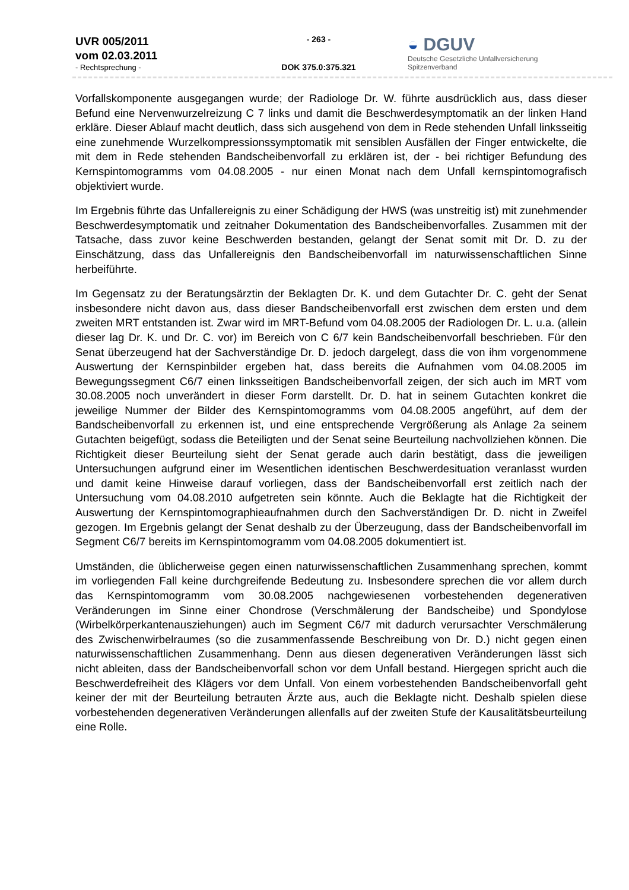UVR 005/2011
vom 02.03.2011
- Rechtsprechung -
- 263 -
DOK 375.0:375.321
◒ DGUV
Deutsche Gesetzliche Unfallversicherung
Spitzenverband
Vorfallskomponente ausgegangen wurde; der Radiologe Dr. W. führte ausdrücklich aus, dass dieser Befund eine Nervenwurzelreizung C 7 links und damit die Beschwerdesymptomatik an der linken Hand erkläre. Dieser Ablauf macht deutlich, dass sich ausgehend von dem in Rede stehenden Unfall linksseitig eine zunehmende Wurzelkompressionssymptomatik mit sensiblen Ausfällen der Finger entwickelte, die mit dem in Rede stehenden Bandscheibenvorfall zu erklären ist, der - bei richtiger Befundung des Kernspintomogramms vom 04.08.2005 - nur einen Monat nach dem Unfall kernspintomografisch objektiviert wurde.
Im Ergebnis führte das Unfallereignis zu einer Schädigung der HWS (was unstreitig ist) mit zunehmender Beschwerdesymptomatik und zeitnaher Dokumentation des Bandscheibenvorfalles. Zusammen mit der Tatsache, dass zuvor keine Beschwerden bestanden, gelangt der Senat somit mit Dr. D. zu der Einschätzung, dass das Unfallereignis den Bandscheibenvorfall im naturwissenschaftlichen Sinne herbeiführte.
Im Gegensatz zu der Beratungsärztin der Beklagten Dr. K. und dem Gutachter Dr. C. geht der Senat insbesondere nicht davon aus, dass dieser Bandscheibenvorfall erst zwischen dem ersten und dem zweiten MRT entstanden ist. Zwar wird im MRT-Befund vom 04.08.2005 der Radiologen Dr. L. u.a. (allein dieser lag Dr. K. und Dr. C. vor) im Bereich von C 6/7 kein Bandscheibenvorfall beschrieben. Für den Senat überzeugend hat der Sachverständige Dr. D. jedoch dargelegt, dass die von ihm vorgenommene Auswertung der Kernspinbilder ergeben hat, dass bereits die Aufnahmen vom 04.08.2005 im Bewegungssegment C6/7 einen linksseitigen Bandscheibenvorfall zeigen, der sich auch im MRT vom 30.08.2005 noch unverändert in dieser Form darstellt. Dr. D. hat in seinem Gutachten konkret die jeweilige Nummer der Bilder des Kernspintomogramms vom 04.08.2005 angeführt, auf dem der Bandscheibenvorfall zu erkennen ist, und eine entsprechende Vergrößerung als Anlage 2a seinem Gutachten beigefügt, sodass die Beteiligten und der Senat seine Beurteilung nachvollziehen können. Die Richtigkeit dieser Beurteilung sieht der Senat gerade auch darin bestätigt, dass die jeweiligen Untersuchungen aufgrund einer im Wesentlichen identischen Beschwerdesituation veranlasst wurden und damit keine Hinweise darauf vorliegen, dass der Bandscheibenvorfall erst zeitlich nach der Untersuchung vom 04.08.2010 aufgetreten sein könnte. Auch die Beklagte hat die Richtigkeit der Auswertung der Kernspintomographieaufnahmen durch den Sachverständigen Dr. D. nicht in Zweifel gezogen. Im Ergebnis gelangt der Senat deshalb zu der Überzeugung, dass der Bandscheibenvorfall im Segment C6/7 bereits im Kernspintomogramm vom 04.08.2005 dokumentiert ist.
Umständen, die üblicherweise gegen einen naturwissenschaftlichen Zusammenhang sprechen, kommt im vorliegenden Fall keine durchgreifende Bedeutung zu. Insbesondere sprechen die vor allem durch das Kernspintomogramm vom 30.08.2005 nachgewiesenen vorbestehenden degenerativen Veränderungen im Sinne einer Chondrose (Verschmälerung der Bandscheibe) und Spondylose (Wirbelkörperkantenausziehungen) auch im Segment C6/7 mit dadurch verursachter Verschmälerung des Zwischenwirbelraumes (so die zusammenfassende Beschreibung von Dr. D.) nicht gegen einen naturwissenschaftlichen Zusammenhang. Denn aus diesen degenerativen Veränderungen lässt sich nicht ableiten, dass der Bandscheibenvorfall schon vor dem Unfall bestand. Hiergegen spricht auch die Beschwerdefreiheit des Klägers vor dem Unfall. Von einem vorbestehenden Bandscheibenvorfall geht keiner der mit der Beurteilung betrauten Ärzte aus, auch die Beklagte nicht. Deshalb spielen diese vorbestehenden degenerativen Veränderungen allenfalls auf der zweiten Stufe der Kausalitätsbeurteilung eine Rolle.